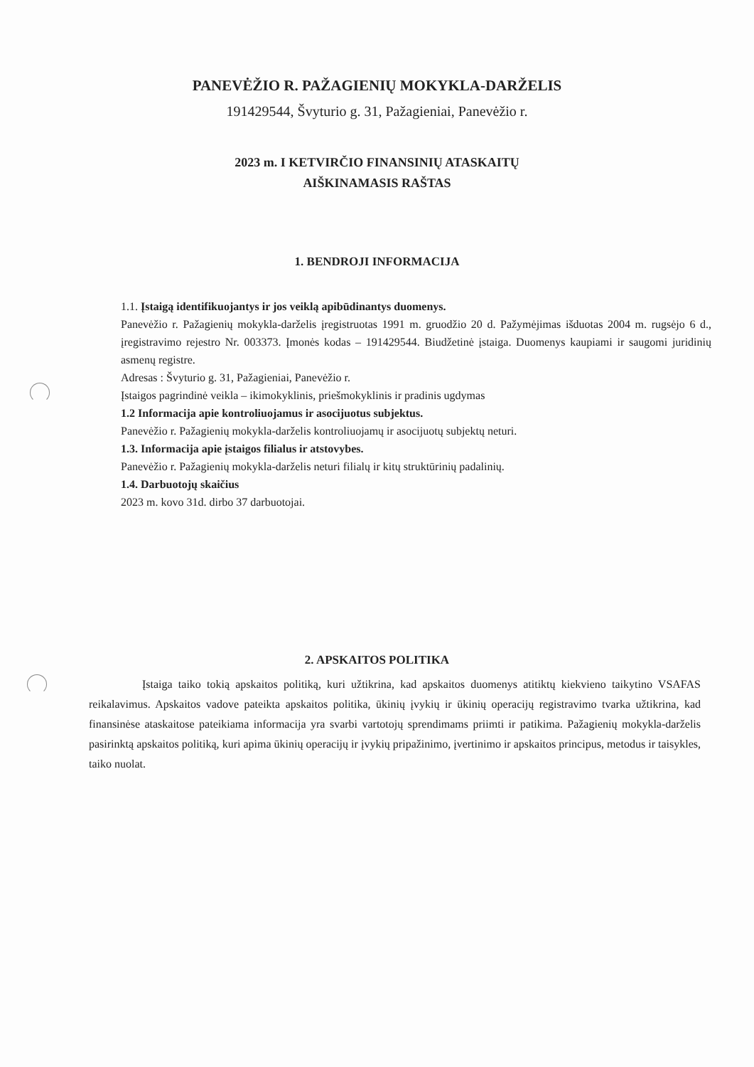PANEVĖŽIO R. PAŽAGIENIŲ MOKYKLA-DARŽELIS
191429544, Švyturio g. 31, Pažagieniai, Panevėžio r.
2023 m. I KETVIRČIO FINANSINIŲ ATASKAITŲ
AIŠKINAMASIS RAŠTAS
1. BENDROJI INFORMACIJA
1.1. Įstaigą identifikuojantys ir jos veiklą apibūdinantys duomenys.
Panevėžio r. Pažagienių mokykla-darželis įregistruotas 1991 m. gruodžio 20 d. Pažymėjimas išduotas 2004 m. rugsėjo 6 d., įregistravimo rejestro Nr. 003373. Įmonės kodas – 191429544. Biudžetinė įstaiga. Duomenys kaupiami ir saugomi juridinių asmenų registre.
Adresas : Švyturio g. 31, Pažagieniai, Panevėžio r.
Įstaigos pagrindinė veikla – ikimokyklinis, priešmokyklinis ir pradinis ugdymas
1.2 Informacija apie kontroliuojamus ir asocijuotus subjektus.
Panevėžio r. Pažagienių mokykla-darželis kontroliuojamų ir asocijuotų subjektų neturi.
1.3. Informacija apie įstaigos filialus ir atstovybes.
Panevėžio r. Pažagienių mokykla-darželis neturi filialų ir kitų struktūrinių padalinių.
1.4. Darbuotojų skaičius
2023 m. kovo 31d. dirbo 37 darbuotojai.
2. APSKAITOS POLITIKA
Įstaiga taiko tokią apskaitos politiką, kuri užtikrina, kad apskaitos duomenys atitiktų kiekvieno taikytino VSAFAS reikalavimus. Apskaitos vadove pateikta apskaitos politika, ūkinių įvykių ir ūkinių operacijų registravimo tvarka užtikrina, kad finansinėse ataskaitose pateikiama informacija yra svarbi vartotojų sprendimams priimti ir patikima. Pažagienių mokykla-darželis pasirinktą apskaitos politiką, kuri apima ūkinių operacijų ir įvykių pripažinimo, įvertinimo ir apskaitos principus, metodus ir taisykles, taiko nuolat.